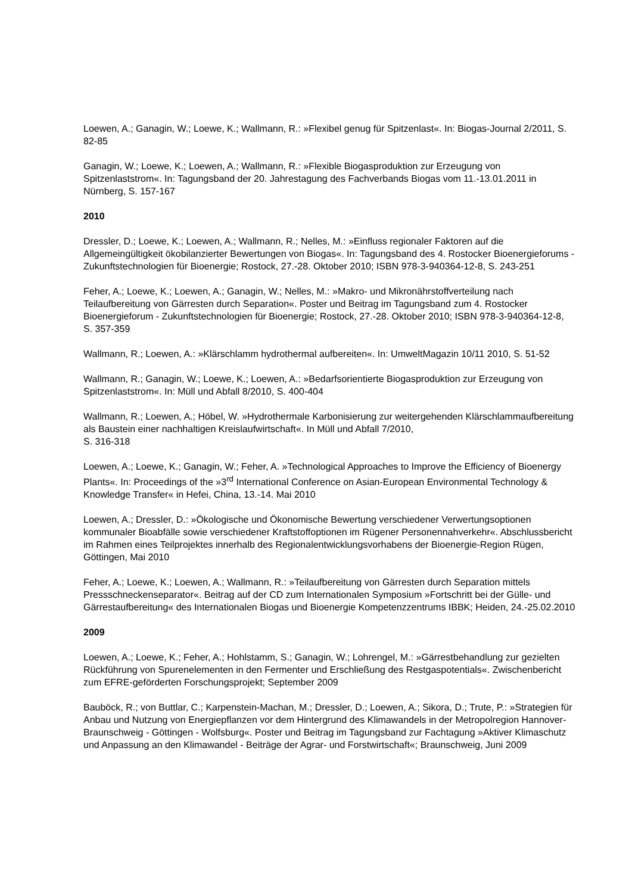Loewen, A.; Ganagin, W.; Loewe, K.; Wallmann, R.: »Flexibel genug für Spitzenlast«. In: Biogas-Journal 2/2011, S. 82-85
Ganagin, W.; Loewe, K.; Loewen, A.; Wallmann, R.: »Flexible Biogasproduktion zur Erzeugung von Spitzenlaststrom«. In: Tagungsband der 20. Jahrestagung des Fachverbands Biogas vom 11.-13.01.2011 in Nürnberg, S. 157-167
2010
Dressler, D.; Loewe, K.; Loewen, A.; Wallmann, R.; Nelles, M.: »Einfluss regionaler Faktoren auf die Allgemeingültigkeit ökobilanzierter Bewertungen von Biogas«. In: Tagungsband des 4. Rostocker Bioenergieforums - Zukunftstechnologien für Bioenergie; Rostock, 27.-28. Oktober 2010; ISBN 978-3-940364-12-8, S. 243-251
Feher, A.; Loewe, K.; Loewen, A.; Ganagin, W.; Nelles, M.: »Makro- und Mikronährstoffverteilung nach Teilaufbereitung von Gärresten durch Separation«. Poster und Beitrag im Tagungsband zum 4. Rostocker Bioenergieforum - Zukunftstechnologien für Bioenergie; Rostock, 27.-28. Oktober 2010; ISBN 978-3-940364-12-8, S. 357-359
Wallmann, R.; Loewen, A.: »Klärschlamm hydrothermal aufbereiten«. In: UmweltMagazin 10/11 2010, S. 51-52
Wallmann, R.; Ganagin, W.; Loewe, K.; Loewen, A.: »Bedarfsorientierte Biogasproduktion zur Erzeugung von Spitzenlaststrom«. In: Müll und Abfall 8/2010, S. 400-404
Wallmann, R.; Loewen, A.; Höbel, W. »Hydrothermale Karbonisierung zur weitergehenden Klärschlammaufbereitung als Baustein einer nachhaltigen Kreislaufwirtschaft«. In Müll und Abfall 7/2010,
S. 316-318
Loewen, A.; Loewe, K.; Ganagin, W.; Feher, A. »Technological Approaches to Improve the Efficiency of Bioenergy Plants«. In: Proceedings of the »3<sup>rd</sup> International Conference on Asian-European Environmental Technology & Knowledge Transfer« in Hefei, China, 13.-14. Mai 2010
Loewen, A.; Dressler, D.: »Ökologische und Ökonomische Bewertung verschiedener Verwertungsoptionen kommunaler Bioabfälle sowie verschiedener Kraftstoffoptionen im Rügener Personennahverkehr«. Abschlussbericht im Rahmen eines Teilprojektes innerhalb des Regionalentwicklungsvorhabens der Bioenergie-Region Rügen, Göttingen, Mai 2010
Feher, A.; Loewe, K.; Loewen, A.; Wallmann, R.: »Teilaufbereitung von Gärresten durch Separation mittels Pressschneckenseparator«. Beitrag auf der CD zum Internationalen Symposium »Fortschritt bei der Gülle- und Gärrestaufbereitung« des Internationalen Biogas und Bioenergie Kompetenzzentrums IBBK; Heiden, 24.-25.02.2010
2009
Loewen, A.; Loewe, K.; Feher, A.; Hohlstamm, S.; Ganagin, W.; Lohrengel, M.: »Gärrestbehandlung zur gezielten Rückführung von Spurenelementen in den Fermenter und Erschließung des Restgaspotentials«. Zwischenbericht zum EFRE-geförderten Forschungsprojekt; September 2009
Bauböck, R.; von Buttlar, C.; Karpenstein-Machan, M.; Dressler, D.; Loewen, A.; Sikora, D.; Trute, P.: »Strategien für Anbau und Nutzung von Energiepflanzen vor dem Hintergrund des Klimawandels in der Metropolregion Hannover-Braunschweig - Göttingen - Wolfsburg«. Poster und Beitrag im Tagungsband zur Fachtagung »Aktiver Klimaschutz und Anpassung an den Klimawandel - Beiträge der Agrar- und Forstwirtschaft«; Braunschweig, Juni 2009